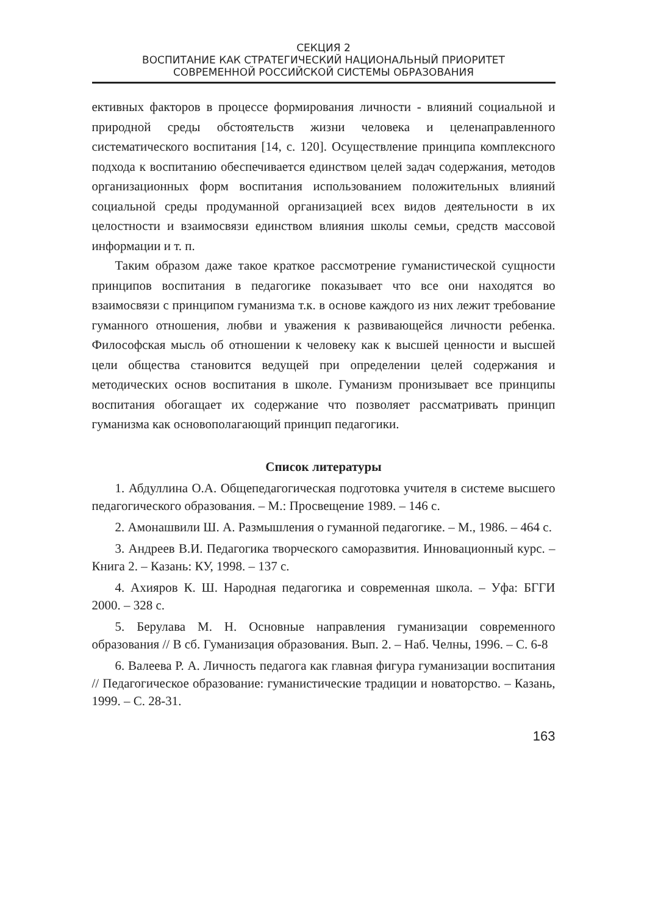СЕКЦИЯ 2
ВОСПИТАНИЕ КАК СТРАТЕГИЧЕСКИЙ НАЦИОНАЛЬНЫЙ ПРИОРИТЕТ
СОВРЕМЕННОЙ РОССИЙСКОЙ СИСТЕМЫ ОБРАЗОВАНИЯ
ективных факторов в процессе формирования личности - влияний социальной и природной среды обстоятельств жизни человека и целенаправленного систематического воспитания [14, с. 120]. Осуществление принципа комплексного подхода к воспитанию обеспечивается единством целей задач содержания, методов организационных форм воспитания использованием положительных влияний социальной среды продуманной организацией всех видов деятельности в их целостности и взаимосвязи единством влияния школы семьи, средств массовой информации и т. п.
Таким образом даже такое краткое рассмотрение гуманистической сущности принципов воспитания в педагогике показывает что все они находятся во взаимосвязи с принципом гуманизма т.к. в основе каждого из них лежит требование гуманного отношения, любви и уважения к развивающейся личности ребенка. Философская мысль об отношении к человеку как к высшей ценности и высшей цели общества становится ведущей при определении целей содержания и методических основ воспитания в школе. Гуманизм пронизывает все принципы воспитания обогащает их содержание что позволяет рассматривать принцип гуманизма как основополагающий принцип педагогики.
Список литературы
1. Абдуллина О.А. Общепедагогическая подготовка учителя в системе высшего педагогического образования. – М.: Просвещение 1989. – 146 с.
2. Амонашвили Ш. А. Размышления о гуманной педагогике. – М., 1986. – 464 с.
3. Андреев В.И. Педагогика творческого саморазвития. Инновационный курс. – Книга 2. – Казань: КУ, 1998. – 137 с.
4. Ахияров К. Ш. Народная педагогика и современная школа. – Уфа: БГГИ 2000. – 328 с.
5. Берулава М. Н. Основные направления гуманизации современного образования // В сб. Гуманизация образования. Вып. 2. – Наб. Челны, 1996. – С. 6-8
6. Валеева Р. А. Личность педагога как главная фигура гуманизации воспитания // Педагогическое образование: гуманистические традиции и новаторство. – Казань, 1999. – С. 28-31.
163